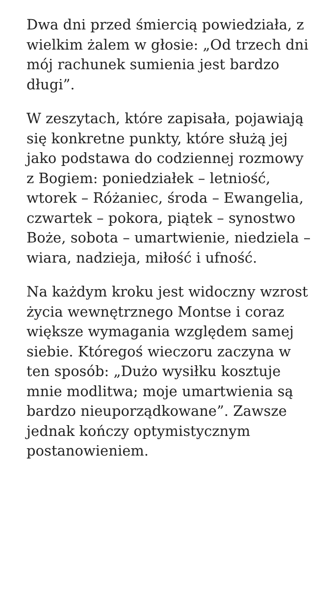Dwa dni przed śmiercią powiedziała, z wielkim żalem w głosie: „Od trzech dni mój rachunek sumienia jest bardzo długi”.
W zeszytach, które zapisała, pojawiają się konkretne punkty, które służą jej jako podstawa do codziennej rozmowy z Bogiem: poniedziałek – letniość, wtorek – Różaniec, środa – Ewangelia, czwartek – pokora, piątek – synostwo Boże, sobota – umartwienie, niedziela – wiara, nadzieja, miłość i ufność.
Na każdym kroku jest widoczny wzrost życia wewnętrznego Montse i coraz większe wymagania względem samej siebie. Któregoś wieczoru zaczyna w ten sposób: „Dużo wysiłku kosztuje mnie modlitwa; moje umartwienia są bardzo nieuporządkowane”. Zawsze jednak kończy optymistycznym postanowieniem.